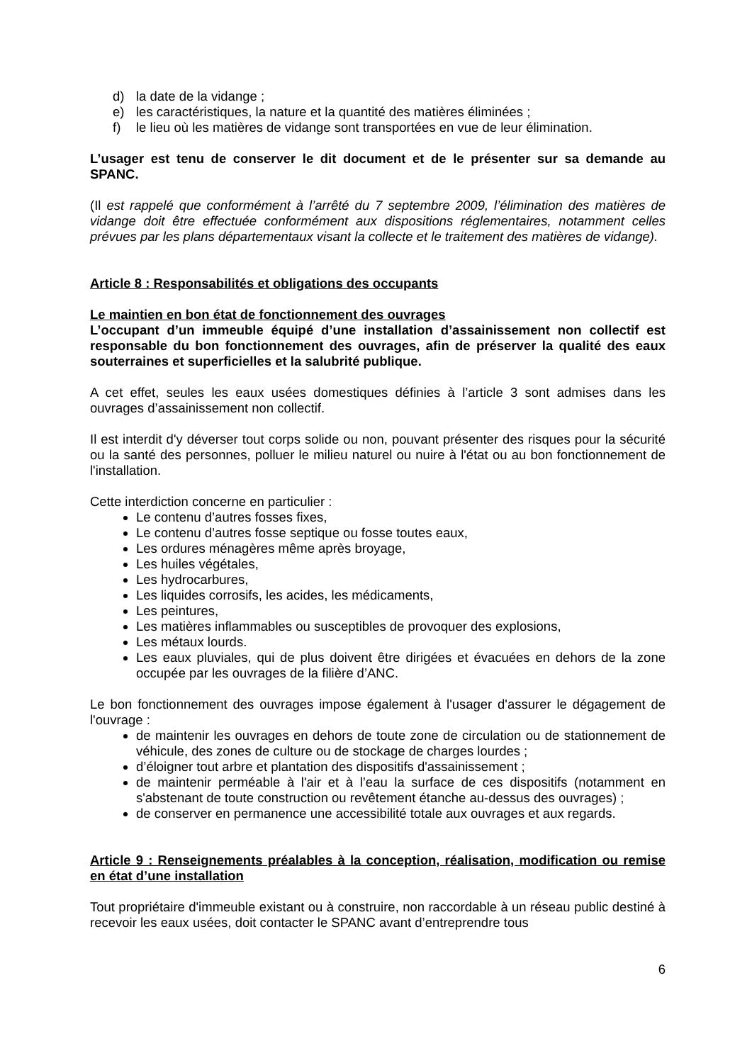d) la date de la vidange ;
e) les caractéristiques, la nature et la quantité des matières éliminées ;
f) le lieu où les matières de vidange sont transportées en vue de leur élimination.
L’usager est tenu de conserver le dit document et de le présenter sur sa demande au SPANC.
(Il est rappelé que conformément à l’arrêté du 7 septembre 2009, l’élimination des matières de vidange doit être effectuée conformément aux dispositions réglementaires, notamment celles prévues par les plans départementaux visant la collecte et le traitement des matières de vidange).
Article 8 : Responsabilités et obligations des occupants
Le maintien en bon état de fonctionnement des ouvrages
L’occupant d’un immeuble équipé d’une installation d’assainissement non collectif est responsable du bon fonctionnement des ouvrages, afin de préserver la qualité des eaux souterraines et superficielles et la salubrité publique.
A cet effet, seules les eaux usées domestiques définies à l’article 3 sont admises dans les ouvrages d’assainissement non collectif.
Il est interdit d'y déverser tout corps solide ou non, pouvant présenter des risques pour la sécurité ou la santé des personnes, polluer le milieu naturel ou nuire à l'état ou au bon fonctionnement de l'installation.
Cette interdiction concerne en particulier :
Le contenu d’autres fosses fixes,
Le contenu d’autres fosse septique ou fosse toutes eaux,
Les ordures ménagères même après broyage,
Les huiles végétales,
Les hydrocarbures,
Les liquides corrosifs, les acides, les médicaments,
Les peintures,
Les matières inflammables ou susceptibles de provoquer des explosions,
Les métaux lourds.
Les eaux pluviales, qui de plus doivent être dirigées et évacuées en dehors de la zone occupée par les ouvrages de la filière d’ANC.
Le bon fonctionnement des ouvrages impose également à l'usager d'assurer le dégagement de l'ouvrage :
de maintenir les ouvrages en dehors de toute zone de circulation ou de stationnement de véhicule, des zones de culture ou de stockage de charges lourdes ;
d’éloigner tout arbre et plantation des dispositifs d'assainissement ;
de maintenir perméable à l'air et à l’eau la surface de ces dispositifs (notamment en s'abstenant de toute construction ou revêtement étanche au-dessus des ouvrages) ;
de conserver en permanence une accessibilité totale aux ouvrages et aux regards.
Article 9 : Renseignements préalables à la conception, réalisation, modification ou remise en état d’une installation
Tout propriétaire d'immeuble existant ou à construire, non raccordable à un réseau public destiné à recevoir les eaux usées, doit contacter le SPANC avant d’entreprendre tous
6